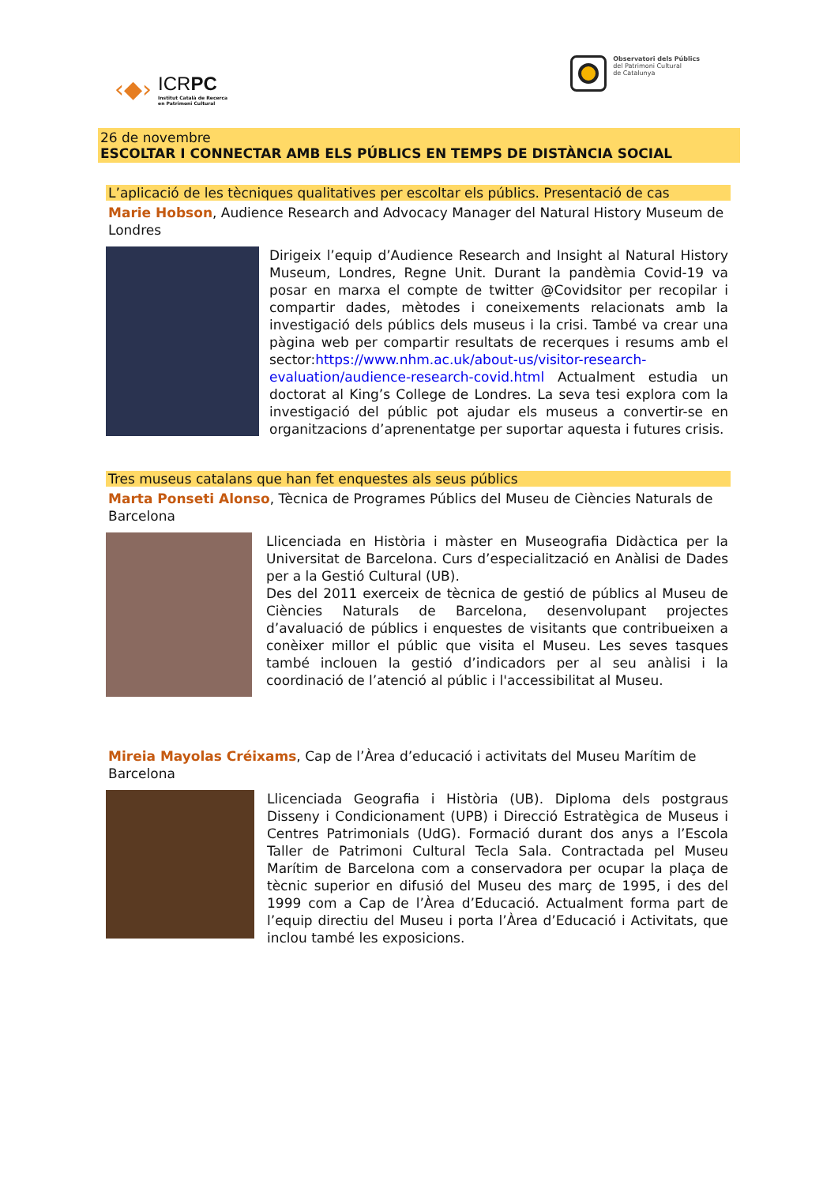‹◆›
ICRPC
Institut Català de Recerca
en Patrimoni Cultural
Observatori dels Públics
del Patrimoni Cultural
de Catalunya
26 de novembre
ESCOLTAR I CONNECTAR AMB ELS PÚBLICS EN TEMPS DE DISTÀNCIA SOCIAL
L’aplicació de les tècniques qualitatives per escoltar els públics. Presentació de cas
Marie Hobson, Audience Research and Advocacy Manager del Natural History Museum de Londres
Dirigeix l’equip d’Audience Research and Insight al Natural History Museum, Londres, Regne Unit. Durant la pandèmia Covid-19 va posar en marxa el compte de twitter @Covidsitor per recopilar i compartir dades, mètodes i coneixements relacionats amb la investigació dels públics dels museus i la crisi. També va crear una pàgina web per compartir resultats de recerques i resums amb el sector:https://www.nhm.ac.uk/about-us/visitor-research-evaluation/audience-research-covid.html Actualment estudia un doctorat al King’s College de Londres. La seva tesi explora com la investigació del públic pot ajudar els museus a convertir-se en organitzacions d’aprenentatge per suportar aquesta i futures crisis.
Tres museus catalans que han fet enquestes als seus públics
Marta Ponseti Alonso, Tècnica de Programes Públics del Museu de Ciències Naturals de Barcelona
Llicenciada en Història i màster en Museografia Didàctica per la Universitat de Barcelona. Curs d’especialització en Anàlisi de Dades per a la Gestió Cultural (UB).
Des del 2011 exerceix de tècnica de gestió de públics al Museu de Ciències Naturals de Barcelona, desenvolupant projectes d’avaluació de públics i enquestes de visitants que contribueixen a conèixer millor el públic que visita el Museu. Les seves tasques també inclouen la gestió d’indicadors per al seu anàlisi i la coordinació de l’atenció al públic i l'accessibilitat al Museu.
Mireia Mayolas Créixams, Cap de l’Àrea d’educació i activitats del Museu Marítim de Barcelona
Llicenciada Geografia i Història (UB). Diploma dels postgraus Disseny i Condicionament (UPB) i Direcció Estratègica de Museus i Centres Patrimonials (UdG). Formació durant dos anys a l’Escola Taller de Patrimoni Cultural Tecla Sala. Contractada pel Museu Marítim de Barcelona com a conservadora per ocupar la plaça de tècnic superior en difusió del Museu des març de 1995, i des del 1999 com a Cap de l’Àrea d’Educació. Actualment forma part de l’equip directiu del Museu i porta l’Àrea d’Educació i Activitats, que inclou també les exposicions.